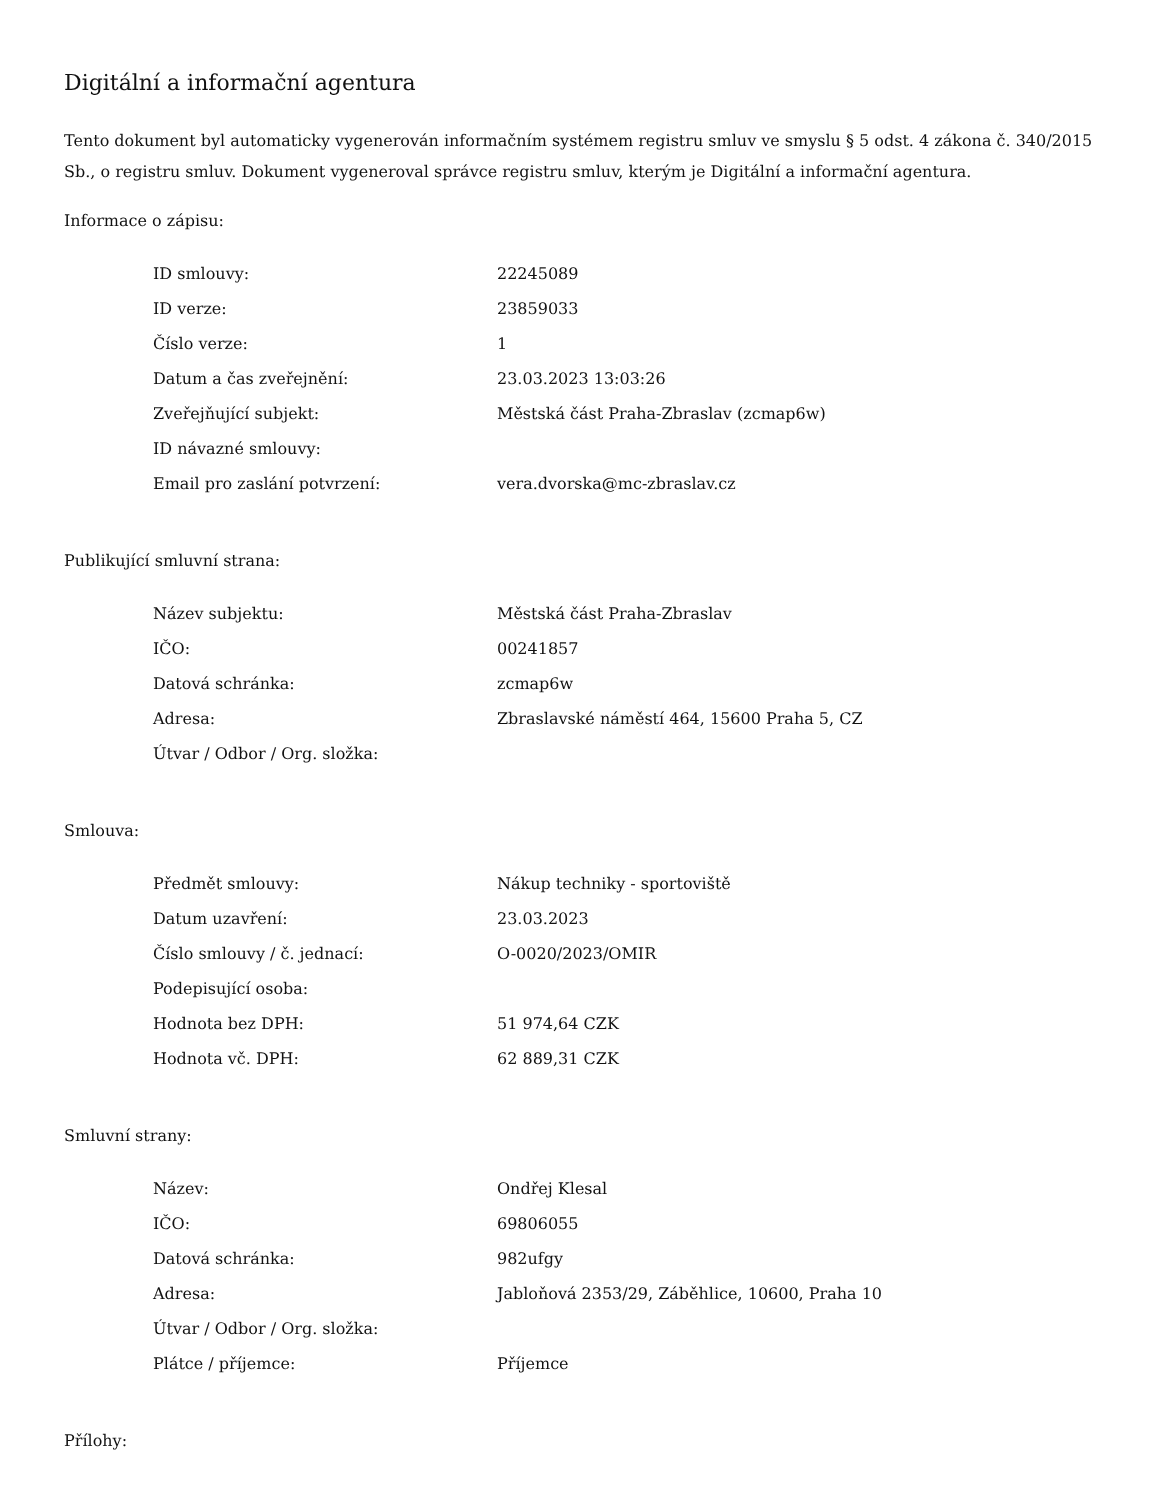Digitální a informační agentura
Tento dokument byl automaticky vygenerován informačním systémem registru smluv ve smyslu § 5 odst. 4 zákona č. 340/2015 Sb., o registru smluv. Dokument vygeneroval správce registru smluv, kterým je Digitální a informační agentura.
Informace o zápisu:
| ID smlouvy: | 22245089 |
| ID verze: | 23859033 |
| Číslo verze: | 1 |
| Datum a čas zveřejnění: | 23.03.2023 13:03:26 |
| Zveřejňující subjekt: | Městská část Praha-Zbraslav (zcmap6w) |
| ID návazné smlouvy: | |
| Email pro zaslání potvrzení: | vera.dvorska@mc-zbraslav.cz |
Publikující smluvní strana:
| Název subjektu: | Městská část Praha-Zbraslav |
| IČO: | 00241857 |
| Datová schránka: | zcmap6w |
| Adresa: | Zbraslavské náměstí 464, 15600 Praha 5, CZ |
| Útvar / Odbor / Org. složka: | |
Smlouva:
| Předmět smlouvy: | Nákup techniky - sportoviště |
| Datum uzavření: | 23.03.2023 |
| Číslo smlouvy / č. jednací: | O-0020/2023/OMIR |
| Podepisující osoba: | |
| Hodnota bez DPH: | 51 974,64 CZK |
| Hodnota vč. DPH: | 62 889,31 CZK |
Smluvní strany:
| Název: | Ondřej Klesal |
| IČO: | 69806055 |
| Datová schránka: | 982ufgy |
| Adresa: | Jabloňová 2353/29, Záběhlice, 10600, Praha 10 |
| Útvar / Odbor / Org. složka: | |
| Plátce / příjemce: | Příjemce |
Přílohy: